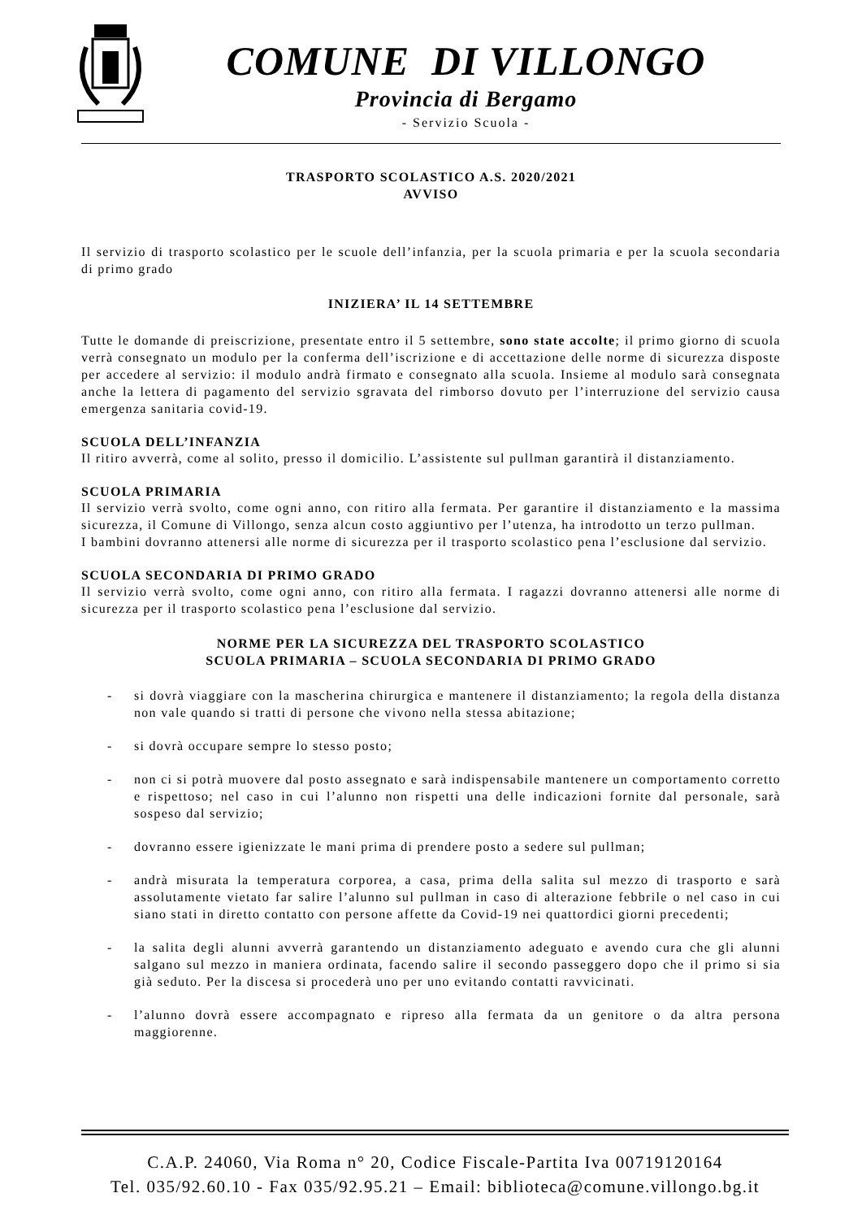COMUNE DI VILLONGO
Provincia di Bergamo
- Servizio Scuola -
TRASPORTO SCOLASTICO A.S. 2020/2021
AVVISO
Il servizio di trasporto scolastico per le scuole dell’infanzia, per la scuola primaria e per la scuola secondaria di primo grado
INIZIERA’ IL 14 SETTEMBRE
Tutte le domande di preiscrizione, presentate entro il 5 settembre, sono state accolte; il primo giorno di scuola verrà consegnato un modulo per la conferma dell’iscrizione e di accettazione delle norme di sicurezza disposte per accedere al servizio: il modulo andrà firmato e consegnato alla scuola. Insieme al modulo sarà consegnata anche la lettera di pagamento del servizio sgravata del rimborso dovuto per l’interruzione del servizio causa emergenza sanitaria covid-19.
SCUOLA DELL’INFANZIA
Il ritiro avverrà, come al solito, presso il domicilio. L’assistente sul pullman garantirà il distanziamento.
SCUOLA PRIMARIA
Il servizio verrà svolto, come ogni anno, con ritiro alla fermata. Per garantire il distanziamento e la massima sicurezza, il Comune di Villongo, senza alcun costo aggiuntivo per l’utenza, ha introdotto un terzo pullman.
I bambini dovranno attenersi alle norme di sicurezza per il trasporto scolastico pena l’esclusione dal servizio.
SCUOLA SECONDARIA DI PRIMO GRADO
Il servizio verrà svolto, come ogni anno, con ritiro alla fermata. I ragazzi dovranno attenersi alle norme di sicurezza per il trasporto scolastico pena l’esclusione dal servizio.
NORME PER LA SICUREZZA DEL TRASPORTO SCOLASTICO
SCUOLA PRIMARIA – SCUOLA SECONDARIA DI PRIMO GRADO
- si dovrà viaggiare con la mascherina chirurgica e mantenere il distanziamento; la regola della distanza non vale quando si tratti di persone che vivono nella stessa abitazione;
- si dovrà occupare sempre lo stesso posto;
- non ci si potrà muovere dal posto assegnato e sarà indispensabile mantenere un comportamento corretto e rispettoso; nel caso in cui l’alunno non rispetti una delle indicazioni fornite dal personale, sarà sospeso dal servizio;
- dovranno essere igienizzate le mani prima di prendere posto a sedere sul pullman;
- andrà misurata la temperatura corporea, a casa, prima della salita sul mezzo di trasporto e sarà assolutamente vietato far salire l’alunno sul pullman in caso di alterazione febbrile o nel caso in cui siano stati in diretto contatto con persone affette da Covid-19 nei quattordici giorni precedenti;
- la salita degli alunni avverrà garantendo un distanziamento adeguato e avendo cura che gli alunni salgano sul mezzo in maniera ordinata, facendo salire il secondo passeggero dopo che il primo si sia già seduto. Per la discesa si procederà uno per uno evitando contatti ravvicinati.
- l’alunno dovrà essere accompagnato e ripreso alla fermata da un genitore o da altra persona maggiorenne.
C.A.P. 24060, Via Roma n° 20, Codice Fiscale-Partita Iva 00719120164
Tel. 035/92.60.10 - Fax 035/92.95.21 – Email: biblioteca@comune.villongo.bg.it